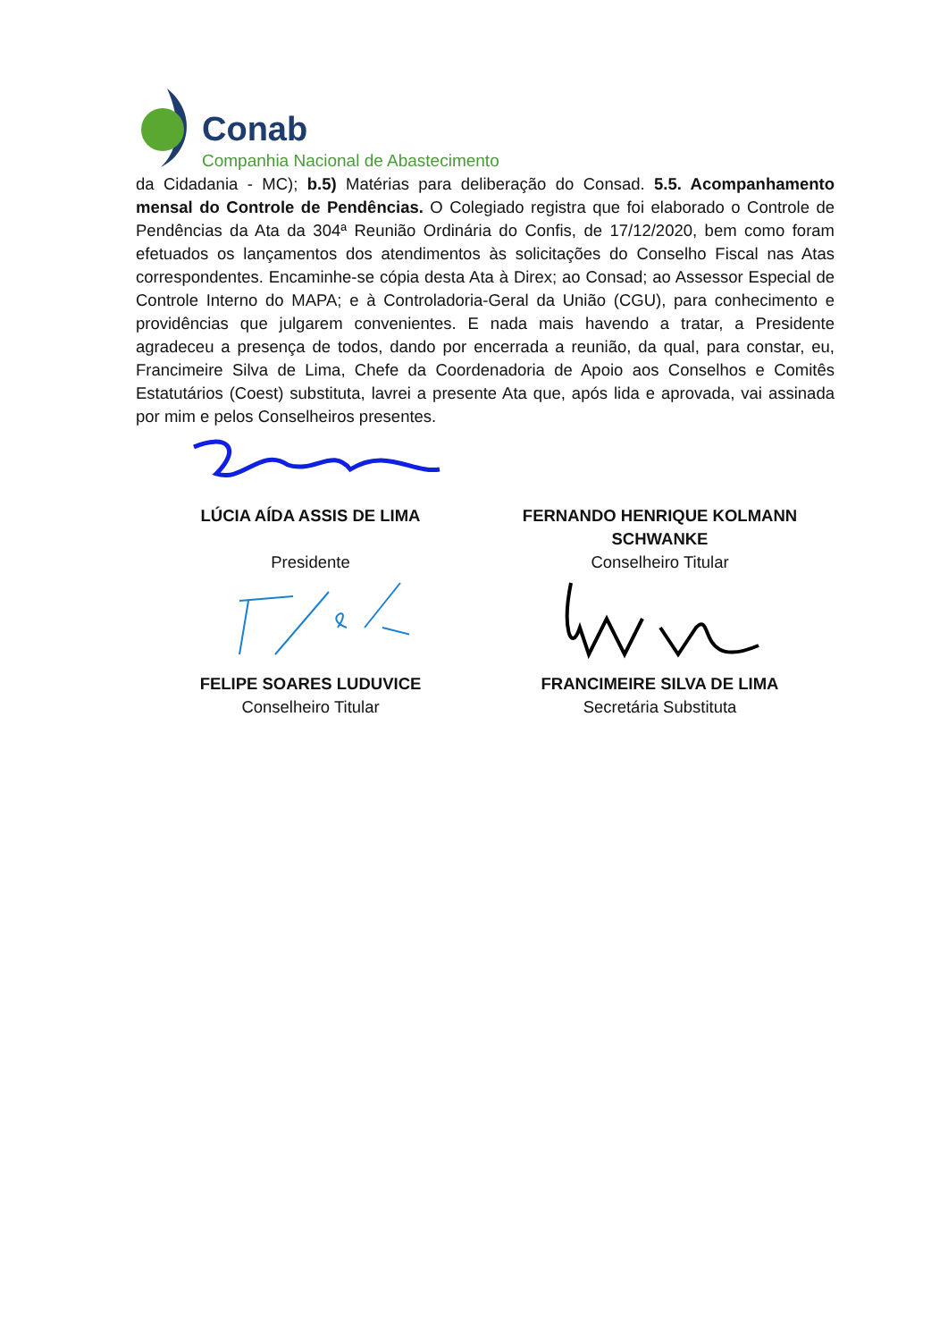Conab
Companhia Nacional de Abastecimento
da Cidadania - MC); b.5) Matérias para deliberação do Consad. 5.5. Acompanhamento mensal do Controle de Pendências. O Colegiado registra que foi elaborado o Controle de Pendências da Ata da 304ª Reunião Ordinária do Confis, de 17/12/2020, bem como foram efetuados os lançamentos dos atendimentos às solicitações do Conselho Fiscal nas Atas correspondentes. Encaminhe-se cópia desta Ata à Direx; ao Consad; ao Assessor Especial de Controle Interno do MAPA; e à Controladoria-Geral da União (CGU), para conhecimento e providências que julgarem convenientes. E nada mais havendo a tratar, a Presidente agradeceu a presença de todos, dando por encerrada a reunião, da qual, para constar, eu, Francimeire Silva de Lima, Chefe da Coordenadoria de Apoio aos Conselhos e Comitês Estatutários (Coest) substituta, lavrei a presente Ata que, após lida e aprovada, vai assinada por mim e pelos Conselheiros presentes.
LÚCIA AÍDA ASSIS DE LIMA
Presidente
FERNANDO HENRIQUE KOLMANN SCHWANKE
Conselheiro Titular
FELIPE SOARES LUDUVICE
Conselheiro Titular
FRANCIMEIRE SILVA DE LIMA
Secretária Substituta